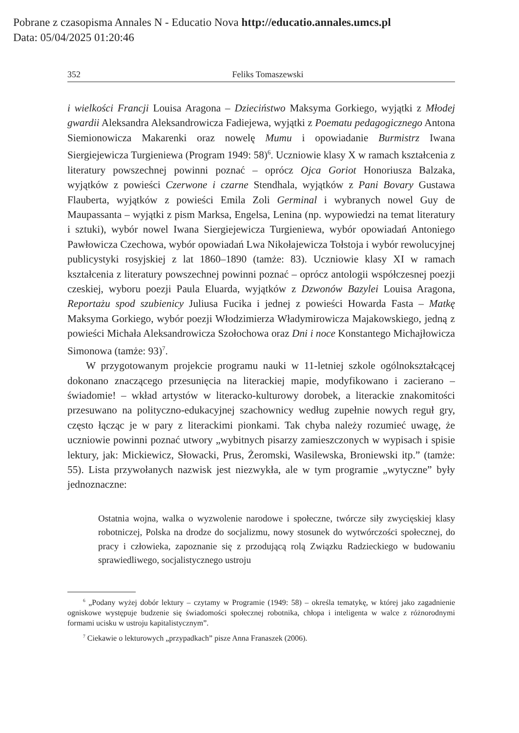Pobrane z czasopisma Annales N - Educatio Nova http://educatio.annales.umcs.pl
Data: 05/04/2025 01:20:46
352 Feliks Tomaszewski
i wielkości Francji Louisa Aragona – Dzieciństwo Maksyma Gorkiego, wyjątki z Młodej gwardii Aleksandra Aleksandrowicza Fadiejewa, wyjątki z Poematu pedagogicznego Antona Siemionowicza Makarenki oraz nowelę Mumu i opowiadanie Burmistrz Iwana Siergiejewicza Turgieniewa (Program 1949: 58)<sup>6</sup>. Uczniowie klasy X w ramach kształcenia z literatury powszechnej powinni poznać – oprócz Ojca Goriot Honoriusza Balzaka, wyjątków z powieści Czerwone i czarne Stendhala, wyjątków z Pani Bovary Gustawa Flauberta, wyjątków z powieści Emila Zoli Germinal i wybranych nowel Guy de Maupassanta – wyjątki z pism Marksa, Engelsa, Lenina (np. wypowiedzi na temat literatury i sztuki), wybór nowel Iwana Siergiejewicza Turgieniewa, wybór opowiadań Antoniego Pawłowicza Czechowa, wybór opowiadań Lwa Nikołajewicza Tołstoja i wybór rewolucyjnej publicystyki rosyjskiej z lat 1860–1890 (tamże: 83). Uczniowie klasy XI w ramach kształcenia z literatury powszechnej powinni poznać – oprócz antologii współczesnej poezji czeskiej, wyboru poezji Paula Eluarda, wyjątków z Dzwonów Bazylei Louisa Aragona, Reportażu spod szubienicy Juliusa Fucika i jednej z powieści Howarda Fasta – Matkę Maksyma Gorkiego, wybór poezji Włodzimierza Władymirowicza Majakowskiego, jedną z powieści Michała Aleksandrowicza Szołochowa oraz Dni i noce Konstantego Michajłowicza Simonowa (tamże: 93)<sup>7</sup>.
W przygotowanym projekcie programu nauki w 11-letniej szkole ogólnokształcącej dokonano znaczącego przesunięcia na literackiej mapie, modyfikowano i zacierano – świadomie! – wkład artystów w literacko-kulturowy dorobek, a literackie znakomitości przesuwano na polityczno-edukacyjnej szachownicy według zupełnie nowych reguł gry, często łącząc je w pary z literackimi pionkami. Tak chyba należy rozumieć uwagę, że uczniowie powinni poznać utwory „wybitnych pisarzy zamieszczonych w wypisach i spisie lektury, jak: Mickiewicz, Słowacki, Prus, Żeromski, Wasilewska, Broniewski itp.” (tamże: 55). Lista przywołanych nazwisk jest niezwykła, ale w tym programie „wytyczne” były jednoznaczne:
Ostatnia wojna, walka o wyzwolenie narodowe i społeczne, twórcze siły zwycięskiej klasy robotniczej, Polska na drodze do socjalizmu, nowy stosunek do wytwórczości społecznej, do pracy i człowieka, zapoznanie się z przodującą rolą Związku Radzieckiego w budowaniu sprawiedliwego, socjalistycznego ustroju
<sup>6</sup> „Podany wyżej dobór lektury – czytamy w Programie (1949: 58) – określa tematykę, w której jako zagadnienie ogniskowe występuje budzenie się świadomości społecznej robotnika, chłopa i inteligenta w walce z różnorodnymi formami ucisku w ustroju kapitalistycznym”.
<sup>7</sup> Ciekawie o lekturowych „przypadkach” pisze Anna Franaszek (2006).